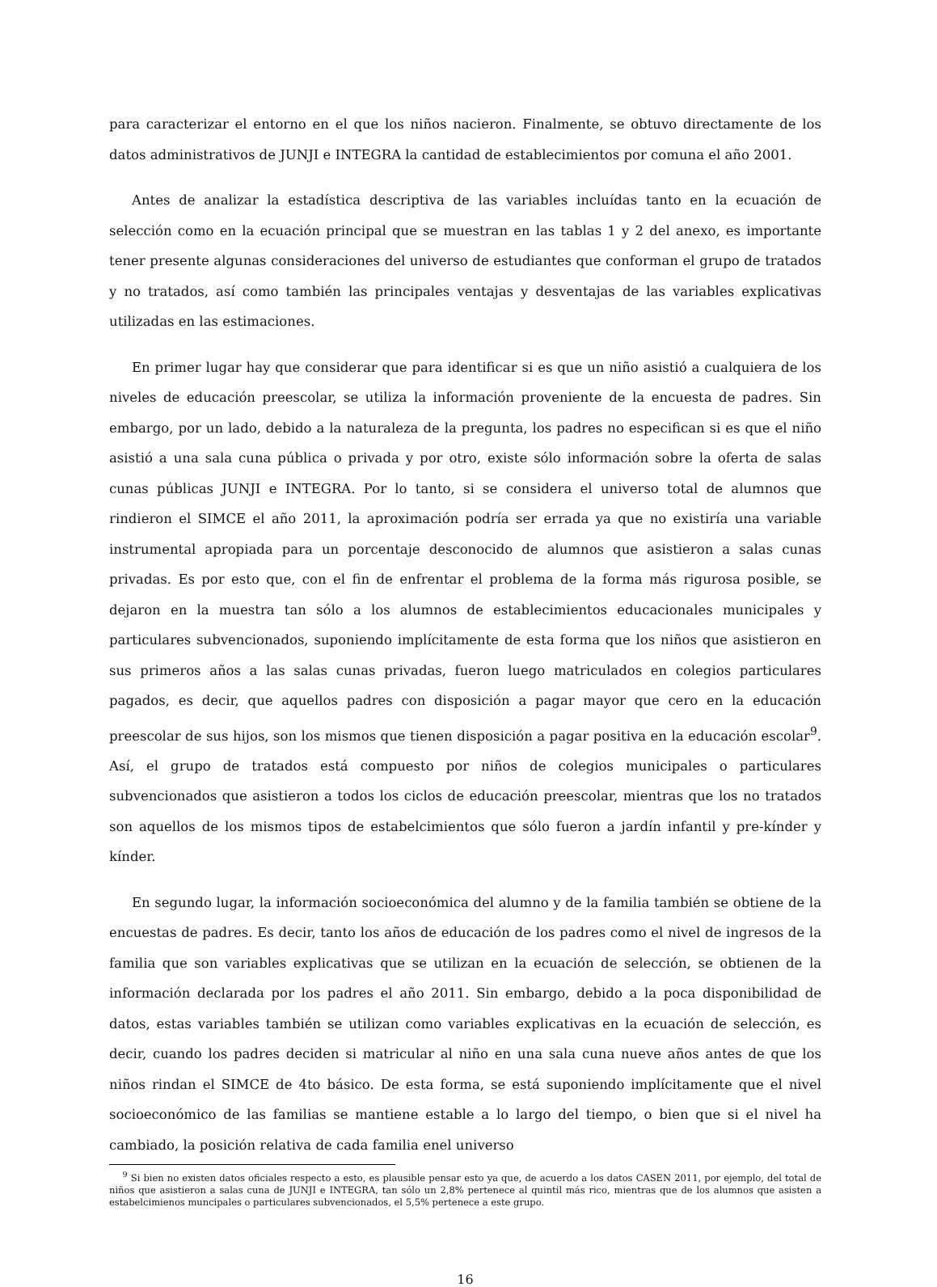para caracterizar el entorno en el que los niños nacieron. Finalmente, se obtuvo directamente de los datos administrativos de JUNJI e INTEGRA la cantidad de establecimientos por comuna el año 2001.
Antes de analizar la estadística descriptiva de las variables incluídas tanto en la ecuación de selección como en la ecuación principal que se muestran en las tablas 1 y 2 del anexo, es importante tener presente algunas consideraciones del universo de estudiantes que conforman el grupo de tratados y no tratados, así como también las principales ventajas y desventajas de las variables explicativas utilizadas en las estimaciones.
En primer lugar hay que considerar que para identificar si es que un niño asistió a cualquiera de los niveles de educación preescolar, se utiliza la información proveniente de la encuesta de padres. Sin embargo, por un lado, debido a la naturaleza de la pregunta, los padres no especifican si es que el niño asistió a una sala cuna pública o privada y por otro, existe sólo información sobre la oferta de salas cunas públicas JUNJI e INTEGRA. Por lo tanto, si se considera el universo total de alumnos que rindieron el SIMCE el año 2011, la aproximación podría ser errada ya que no existiría una variable instrumental apropiada para un porcentaje desconocido de alumnos que asistieron a salas cunas privadas. Es por esto que, con el fin de enfrentar el problema de la forma más rigurosa posible, se dejaron en la muestra tan sólo a los alumnos de establecimientos educacionales municipales y particulares subvencionados, suponiendo implícitamente de esta forma que los niños que asistieron en sus primeros años a las salas cunas privadas, fueron luego matriculados en colegios particulares pagados, es decir, que aquellos padres con disposición a pagar mayor que cero en la educación preescolar de sus hijos, son los mismos que tienen disposición a pagar positiva en la educación escolar<sup>9</sup>. Así, el grupo de tratados está compuesto por niños de colegios municipales o particulares subvencionados que asistieron a todos los ciclos de educación preescolar, mientras que los no tratados son aquellos de los mismos tipos de estabelcimientos que sólo fueron a jardín infantil y pre-kínder y kínder.
En segundo lugar, la información socioeconómica del alumno y de la familia también se obtiene de la encuestas de padres. Es decir, tanto los años de educación de los padres como el nivel de ingresos de la familia que son variables explicativas que se utilizan en la ecuación de selección, se obtienen de la información declarada por los padres el año 2011. Sin embargo, debido a la poca disponibilidad de datos, estas variables también se utilizan como variables explicativas en la ecuación de selección, es decir, cuando los padres deciden si matricular al niño en una sala cuna nueve años antes de que los niños rindan el SIMCE de 4to básico. De esta forma, se está suponiendo implícitamente que el nivel socioeconómico de las familias se mantiene estable a lo largo del tiempo, o bien que si el nivel ha cambiado, la posición relativa de cada familia enel universo
<sup>9</sup> Si bien no existen datos oficiales respecto a esto, es plausible pensar esto ya que, de acuerdo a los datos CASEN 2011, por ejemplo, del total de niños que asistieron a salas cuna de JUNJI e INTEGRA, tan sólo un 2,8% pertenece al quintil más rico, mientras que de los alumnos que asisten a estabelcimienos muncipales o particulares subvencionados, el 5,5% pertenece a este grupo.
16